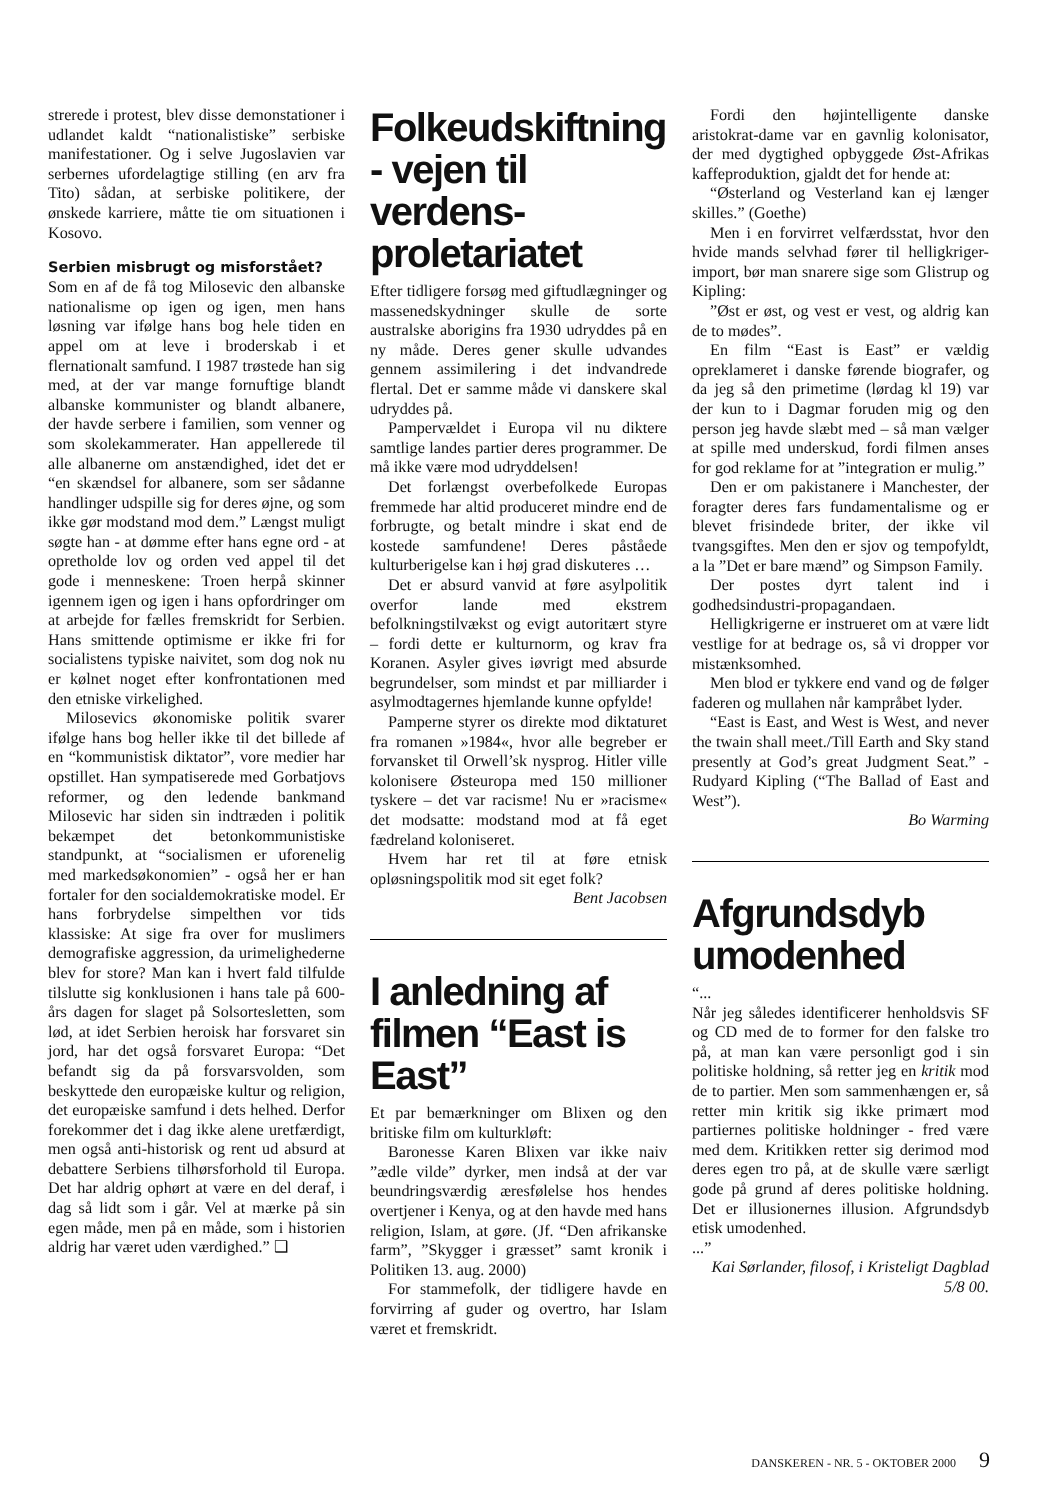strerede i protest, blev disse demonstationer i udlandet kaldt “nationalistiske” serbiske manifestationer. Og i selve Jugoslavien var serbernes ufordelagtige stilling (en arv fra Tito) sådan, at serbiske politikere, der ønskede karriere, måtte tie om situationen i Kosovo.
Serbien misbrugt og misforstået?
Som en af de få tog Milosevic den albanske nationalisme op igen og igen, men hans løsning var ifølge hans bog hele tiden en appel om at leve i broderskab i et flernationalt samfund. I 1987 trøstede han sig med, at der var mange fornuftige blandt albanske kommunister og blandt albanere, der havde serbere i familien, som venner og som skolekammerater. Han appellerede til alle albanerne om anstændighed, idet det er “en skændsel for albanere, som ser sådanne handlinger udspille sig for deres øjne, og som ikke gør modstand mod dem.” Længst muligt søgte han - at dømme efter hans egne ord - at opretholde lov og orden ved appel til det gode i menneskene: Troen herpå skinner igennem igen og igen i hans opfordringer om at arbejde for fælles fremskridt for Serbien. Hans smittende optimisme er ikke fri for socialistens typiske naivitet, som dog nok nu er kølnet noget efter konfrontationen med den etniske virkelighed.
Milosevics økonomiske politik svarer ifølge hans bog heller ikke til det billede af en “kommunistisk diktator”, vore medier har opstillet. Han sympatiserede med Gorbatjovs reformer, og den ledende bankmand Milosevic har siden sin indtræden i politik bekæmpet det betonkommunistiske standpunkt, at “socialismen er uforenelig med markedsøkonomien” - også her er han fortaler for den socialdemokratiske model. Er hans forbrydelse simpelthen vor tids klassiske: At sige fra over for muslimers demografiske aggression, da urimelighederne blev for store? Man kan i hvert fald tilfulde tilslutte sig konklusionen i hans tale på 600-års dagen for slaget på Solsortesletten, som lød, at idet Serbien heroisk har forsvaret sin jord, har det også forsvaret Europa: “Det befandt sig da på forsvarsvolden, som beskyttede den europæiske kultur og religion, det europæiske samfund i dets helhed. Derfor forekommer det i dag ikke alene uretfærdigt, men også anti-historisk og rent ud absurd at debattere Serbiens tilhørsforhold til Europa. Det har aldrig ophørt at være en del deraf, i dag så lidt som i går. Vel at mærke på sin egen måde, men på en måde, som i historien aldrig har været uden værdighed.” ❑
Folkeudskiftning - vejen til verdens­proletariatet
Efter tidligere forsøg med giftudlægninger og massenedskydninger skulle de sorte australske aborigins fra 1930 udryddes på en ny måde. Deres gener skulle udvandes gennem assimilering i det indvandrede flertal. Det er samme måde vi danskere skal udryddes på.
Pampervældet i Europa vil nu diktere samtlige landes partier deres programmer. De må ikke være mod udryddelsen!
Det forlængst overbefolkede Europas fremmede har altid produceret mindre end de forbrugte, og betalt mindre i skat end de kostede samfundene! Deres påståede kulturberigelse kan i høj grad diskuteres …
Det er absurd vanvid at føre asylpolitik overfor lande med ekstrem befolkningstilvækst og evigt autoritært styre – fordi dette er kulturnorm, og krav fra Koranen. Asyler gives iøvrigt med absurde begrundelser, som mindst et par milliarder i asylmodtagernes hjemlande kunne opfylde!
Pamperne styrer os direkte mod diktaturet fra romanen »1984«, hvor alle begreber er forvansket til Orwell’sk nysprog. Hitler ville kolonisere Østeuropa med 150 millioner tyskere – det var racisme! Nu er »racisme« det modsatte: modstand mod at få eget fædreland koloniseret.
Hvem har ret til at føre etnisk opløsningspolitik mod sit eget folk?
Bent Jacobsen
I anledning af filmen “East is East”
Et par bemærkninger om Blixen og den britiske film om kulturkløft:
Baronesse Karen Blixen var ikke naiv ”ædle vilde” dyrker, men indså at der var beundringsværdig æresfølelse hos hendes overtjener i Kenya, og at den havde med hans religion, Islam, at gøre. (Jf. “Den afrikanske farm”, ”Skygger i græsset” samt kronik i Politiken 13. aug. 2000)
For stammefolk, der tidligere havde en forvirring af guder og overtro, har Islam været et fremskridt.
Fordi den højintelligente danske aristokrat-dame var en gavnlig kolonisator, der med dygtighed opbyggede Øst-Afrikas kaffeproduktion, gjaldt det for hende at:
“Østerland og Vesterland kan ej længer skilles.” (Goethe)
Men i en forvirret velfærdsstat, hvor den hvide mands selvhad fører til helligkriger-import, bør man snarere sige som Glistrup og Kipling:
”Øst er øst, og vest er vest, og aldrig kan de to mødes”.
En film “East is East” er vældig opreklameret i danske førende biografer, og da jeg så den primetime (lørdag kl 19) var der kun to i Dagmar foruden mig og den person jeg havde slæbt med – så man vælger at spille med underskud, fordi filmen anses for god reklame for at ”integration er mulig.”
Den er om pakistanere i Manchester, der foragter deres fars fundamentalisme og er blevet frisindede briter, der ikke vil tvangsgiftes. Men den er sjov og tempofyldt, a la ”Det er bare mænd” og Simpson Family.
Der postes dyrt talent ind i godhedsindustri-propagandaen.
Helligkrigerne er instrueret om at være lidt vestlige for at bedrage os, så vi dropper vor mistænksomhed.
Men blod er tykkere end vand og de følger faderen og mullahen når kampråbet lyder.
“East is East, and West is West, and never the twain shall meet./Till Earth and Sky stand presently at God’s great Judgment Seat.” - Rudyard Kipling (“The Ballad of East and West”).
Bo Warming
Afgrundsdyb umodenhed
“...
Når jeg således identificerer henholdsvis SF og CD med de to former for den falske tro på, at man kan være personligt god i sin politiske holdning, så retter jeg en kritik mod de to partier. Men som sammenhængen er, så retter min kritik sig ikke primært mod partiernes politiske holdninger - fred være med dem. Kritikken retter sig derimod mod deres egen tro på, at de skulle være særligt gode på grund af deres politiske holdning. Det er illusionernes illusion. Afgrundsdyb etisk umodenhed.
...”
Kai Sørlander, filosof, i Kristeligt Dagblad 5/8 00.
DANSKEREN - NR. 5 - OKTOBER 2000 9